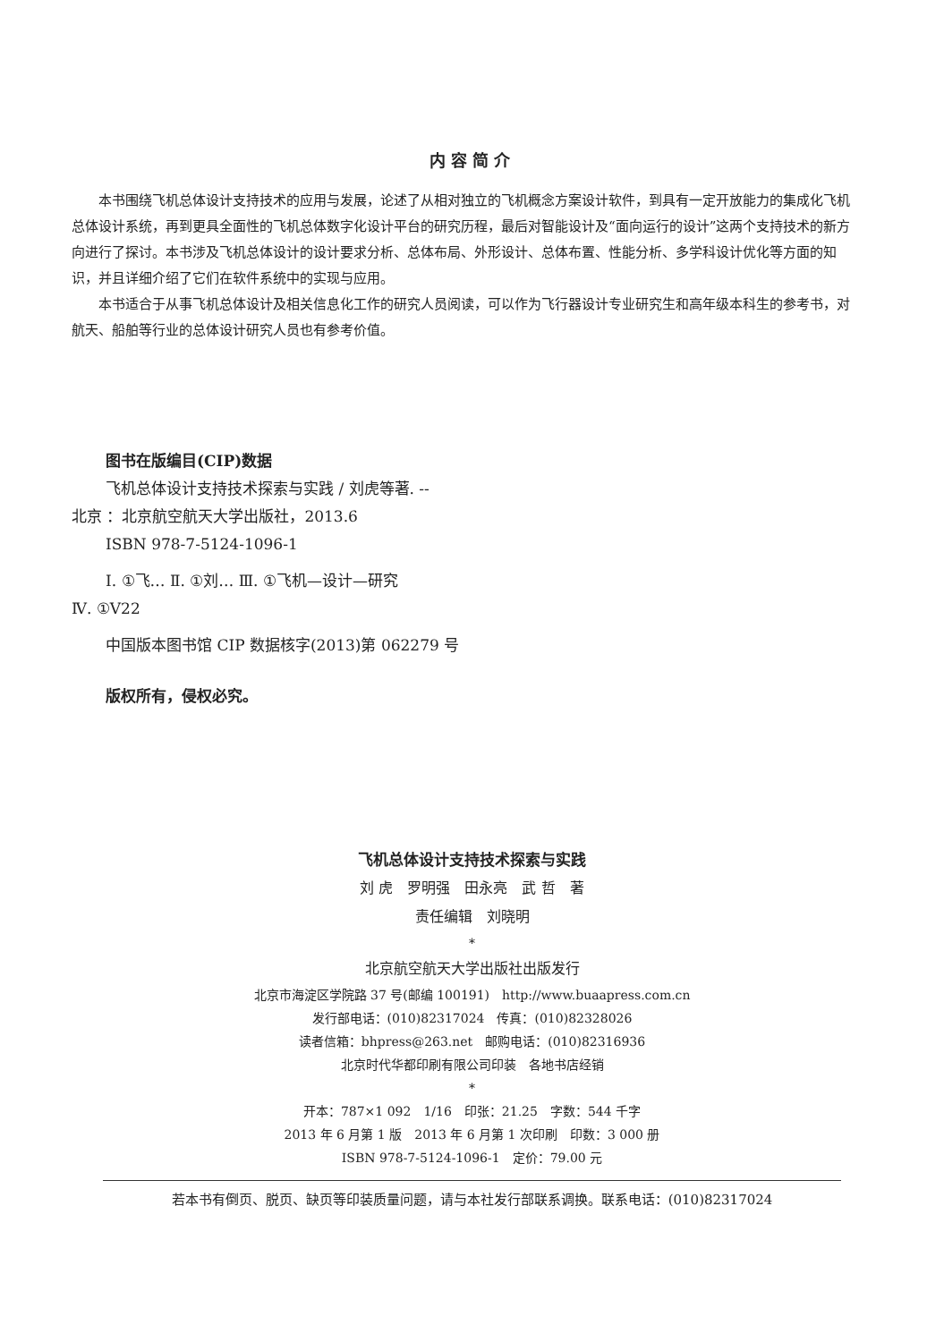内容简介
本书围绕飞机总体设计支持技术的应用与发展，论述了从相对独立的飞机概念方案设计软件，到具有一定开放能力的集成化飞机总体设计系统，再到更具全面性的飞机总体数字化设计平台的研究历程，最后对智能设计及“面向运行的设计”这两个支持技术的新方向进行了探讨。本书涉及飞机总体设计的设计要求分析、总体布局、外形设计、总体布置、性能分析、多学科设计优化等方面的知识，并且详细介绍了它们在软件系统中的实现与应用。
本书适合于从事飞机总体设计及相关信息化工作的研究人员阅读，可以作为飞行器设计专业研究生和高年级本科生的参考书，对航天、船舶等行业的总体设计研究人员也有参考价值。
图书在版编目(CIP)数据
飞机总体设计支持技术探索与实践 / 刘虎等著. --
北京 ：北京航空航天大学出版社，2013.6
ISBN 978-7-5124-1096-1
Ⅰ. ①飞… Ⅱ. ①刘… Ⅲ. ①飞机—设计—研究
Ⅳ. ①V22
中国版本图书馆 CIP 数据核字(2013)第 062279 号
版权所有，侵权必究。
飞机总体设计支持技术探索与实践
刘 虎　罗明强　田永亮　武 哲　著
责任编辑　刘晓明
*
北京航空航天大学出版社出版发行
北京市海淀区学院路 37 号(邮编 100191)　http://www.buaapress.com.cn
发行部电话：(010)82317024　传真：(010)82328026
读者信箱：bhpress@263.net　邮购电话：(010)82316936
北京时代华都印刷有限公司印装　各地书店经销
*
开本：787×1 092　1/16　印张：21.25　字数：544 千字
2013 年 6 月第 1 版　2013 年 6 月第 1 次印刷　印数：3 000 册
ISBN 978-7-5124-1096-1　定价：79.00 元
若本书有倒页、脱页、缺页等印装质量问题，请与本社发行部联系调换。联系电话：(010)82317024